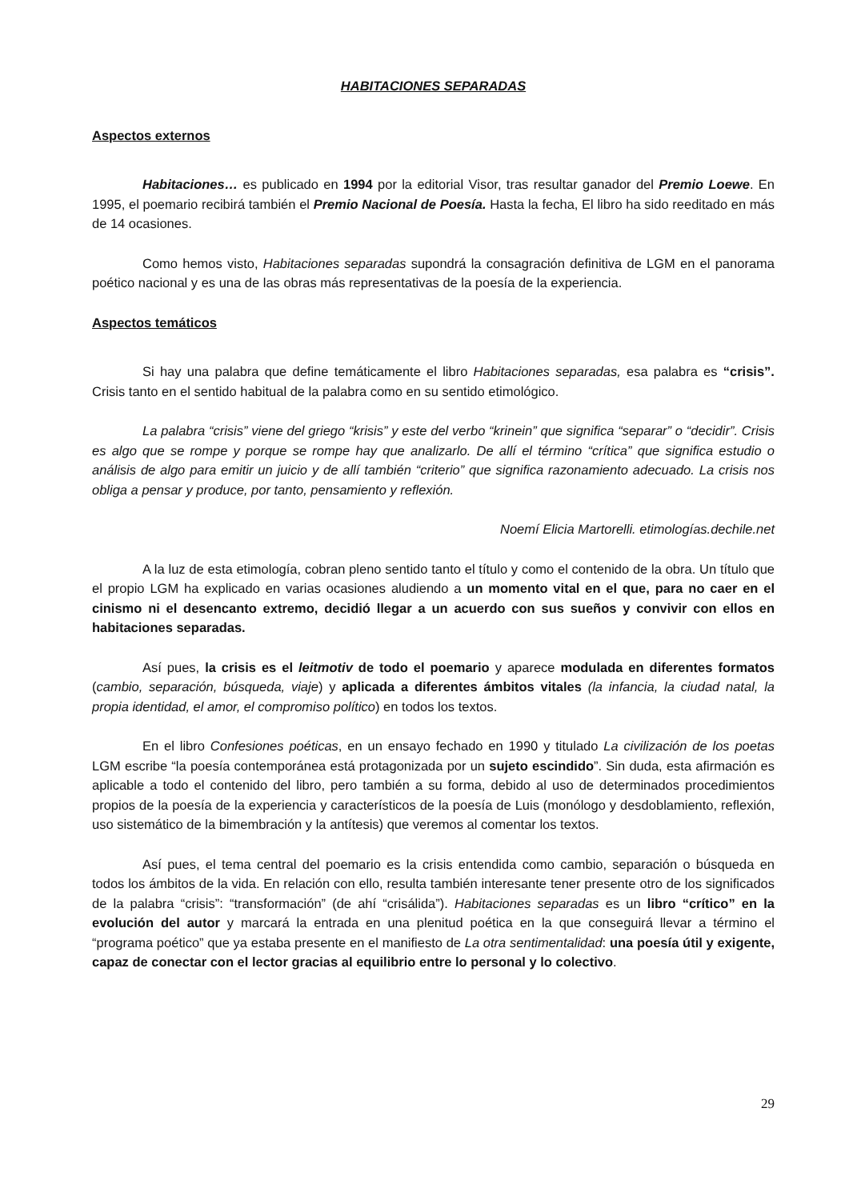HABITACIONES SEPARADAS
Aspectos externos
Habitaciones… es publicado en 1994 por la editorial Visor, tras resultar ganador del Premio Loewe. En 1995, el poemario recibirá también el Premio Nacional de Poesía. Hasta la fecha, El libro ha sido reeditado en más de 14 ocasiones.
Como hemos visto, Habitaciones separadas supondrá la consagración definitiva de LGM en el panorama poético nacional y es una de las obras más representativas de la poesía de la experiencia.
Aspectos temáticos
Si hay una palabra que define temáticamente el libro Habitaciones separadas, esa palabra es “crisis”. Crisis tanto en el sentido habitual de la palabra como en su sentido etimológico.
La palabra “crisis” viene del griego “krisis” y este del verbo “krinein” que significa “separar” o “decidir”. Crisis es algo que se rompe y porque se rompe hay que analizarlo. De allí el término “crítica” que significa estudio o análisis de algo para emitir un juicio y de allí también “criterio” que significa razonamiento adecuado. La crisis nos obliga a pensar y produce, por tanto, pensamiento y reflexión.
Noemí Elicia Martorelli. etimologías.dechile.net
A la luz de esta etimología, cobran pleno sentido tanto el título y como el contenido de la obra. Un título que el propio LGM ha explicado en varias ocasiones aludiendo a un momento vital en el que, para no caer en el cinismo ni el desencanto extremo, decidió llegar a un acuerdo con sus sueños y convivir con ellos en habitaciones separadas.
Así pues, la crisis es el leitmotiv de todo el poemario y aparece modulada en diferentes formatos (cambio, separación, búsqueda, viaje) y aplicada a diferentes ámbitos vitales (la infancia, la ciudad natal, la propia identidad, el amor, el compromiso político) en todos los textos.
En el libro Confesiones poéticas, en un ensayo fechado en 1990 y titulado La civilización de los poetas LGM escribe “la poesía contemporánea está protagonizada por un sujeto escindido”. Sin duda, esta afirmación es aplicable a todo el contenido del libro, pero también a su forma, debido al uso de determinados procedimientos propios de la poesía de la experiencia y característicos de la poesía de Luis (monólogo y desdoblamiento, reflexión, uso sistemático de la bimembración y la antítesis) que veremos al comentar los textos.
Así pues, el tema central del poemario es la crisis entendida como cambio, separación o búsqueda en todos los ámbitos de la vida. En relación con ello, resulta también interesante tener presente otro de los significados de la palabra “crisis”: “transformación” (de ahí “crisálida”). Habitaciones separadas es un libro “crítico” en la evolución del autor y marcará la entrada en una plenitud poética en la que conseguirá llevar a término el “programa poético” que ya estaba presente en el manifiesto de La otra sentimentalidad: una poesía útil y exigente, capaz de conectar con el lector gracias al equilibrio entre lo personal y lo colectivo.
29